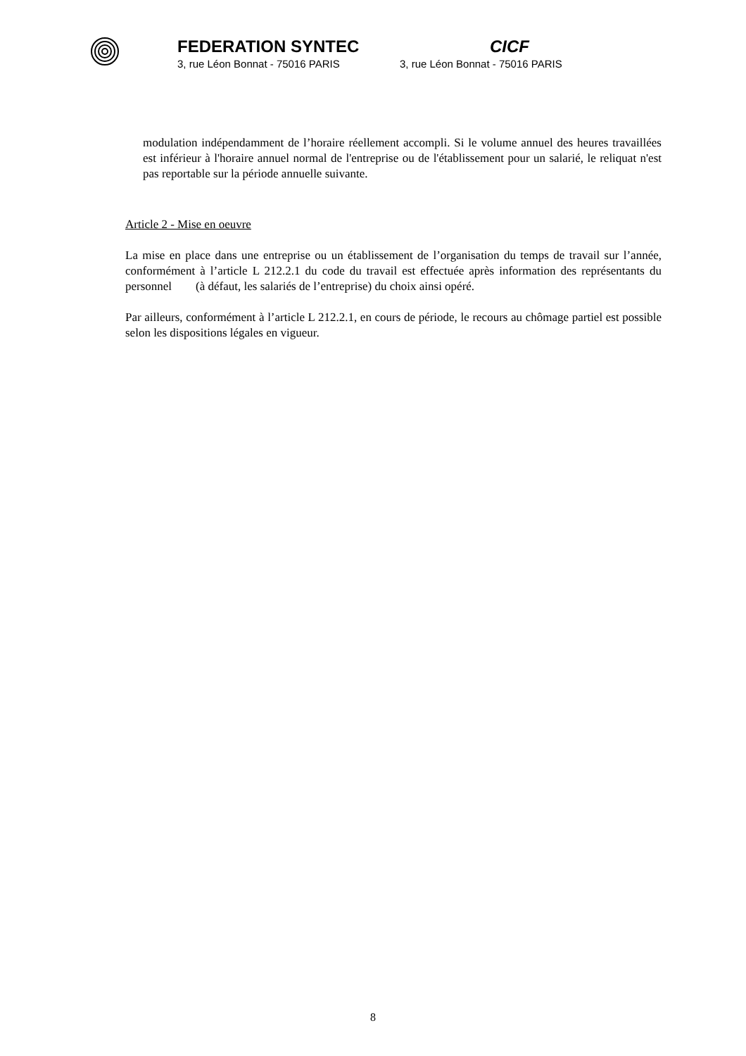FEDERATION SYNTEC CICF
3, rue Léon Bonnat - 75016 PARIS
3, rue Léon Bonnat - 75016 PARIS
modulation indépendamment de l’horaire réellement accompli. Si le volume annuel des heures travaillées est inférieur à l'horaire annuel normal de l'entreprise ou de l'établissement pour un salarié, le reliquat n'est pas reportable sur la période annuelle suivante.
Article 2 - Mise en oeuvre
La mise en place dans une entreprise ou un établissement de l’organisation du temps de travail sur l’année, conformément à l’article L 212.2.1 du code du travail est effectuée après information des représentants du personnel (à défaut, les salariés de l’entreprise) du choix ainsi opéré.
Par ailleurs, conformément à l’article L 212.2.1, en cours de période, le recours au chômage partiel est possible selon les dispositions légales en vigueur.
8